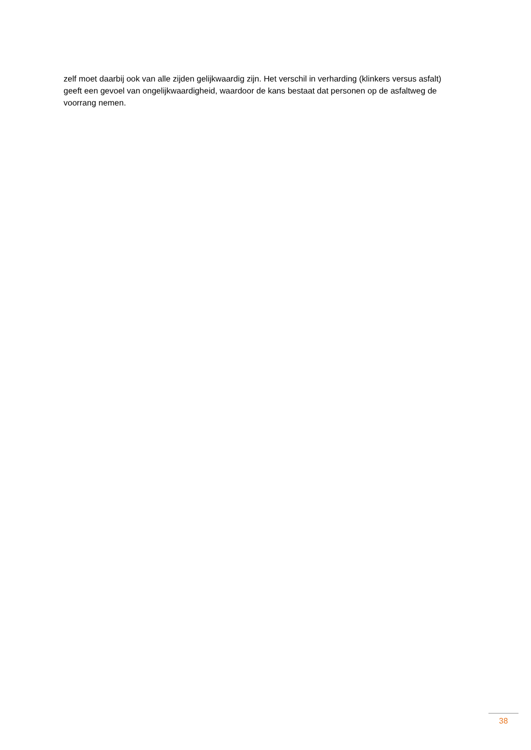zelf moet daarbij ook van alle zijden gelijkwaardig zijn. Het verschil in verharding (klinkers versus asfalt) geeft een gevoel van ongelijkwaardigheid, waardoor de kans bestaat dat personen op de asfaltweg de voorrang nemen.
38